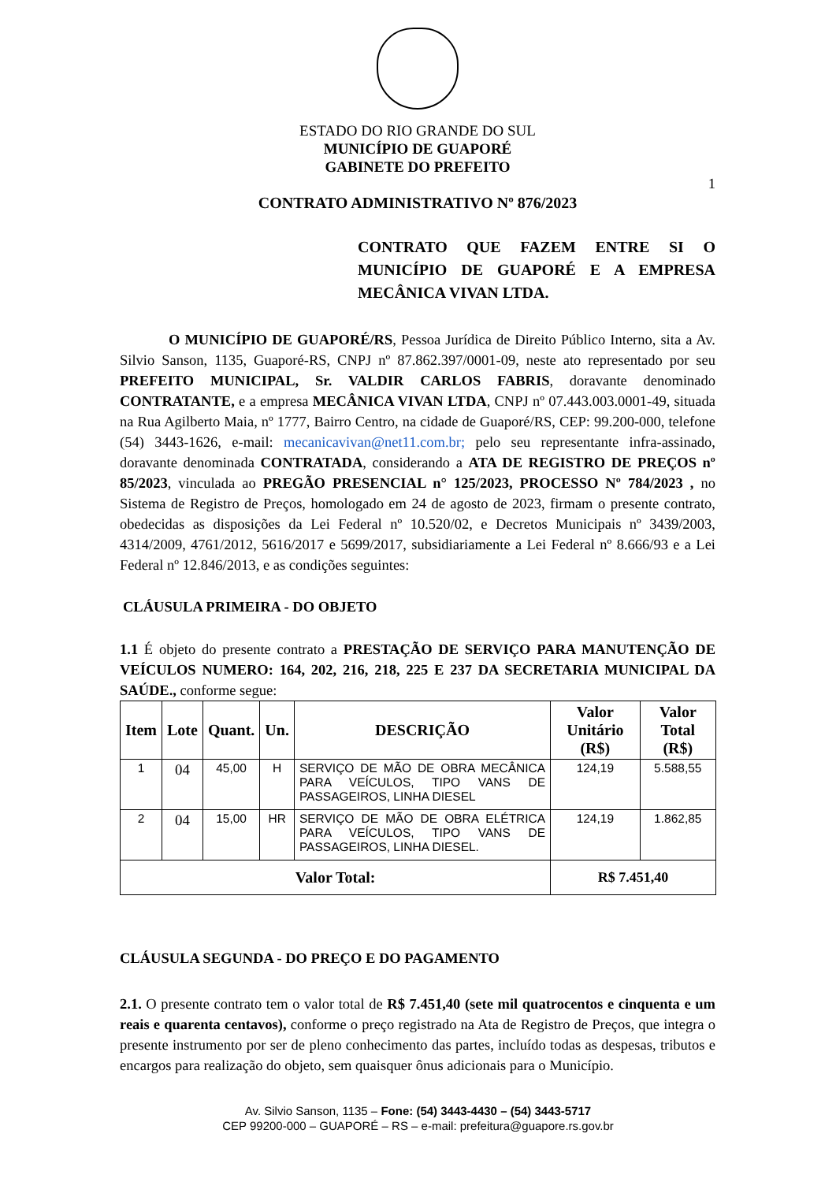ESTADO DO RIO GRANDE DO SUL
MUNICÍPIO DE GUAPORÉ
GABINETE DO PREFEITO
1
CONTRATO ADMINISTRATIVO Nº 876/2023
CONTRATO QUE FAZEM ENTRE SI O MUNICÍPIO DE GUAPORÉ E A EMPRESA MECÂNICA VIVAN LTDA.
O MUNICÍPIO DE GUAPORÉ/RS, Pessoa Jurídica de Direito Público Interno, sita a Av. Silvio Sanson, 1135, Guaporé-RS, CNPJ nº 87.862.397/0001-09, neste ato representado por seu PREFEITO MUNICIPAL, Sr. VALDIR CARLOS FABRIS, doravante denominado CONTRATANTE, e a empresa MECÂNICA VIVAN LTDA, CNPJ nº 07.443.003.0001-49, situada na Rua Agilberto Maia, nº 1777, Bairro Centro, na cidade de Guaporé/RS, CEP: 99.200-000, telefone (54) 3443-1626, e-mail: mecanicavivan@net11.com.br; pelo seu representante infra-assinado, doravante denominada CONTRATADA, considerando a ATA DE REGISTRO DE PREÇOS nº 85/2023, vinculada ao PREGÃO PRESENCIAL n° 125/2023, PROCESSO Nº 784/2023 , no Sistema de Registro de Preços, homologado em 24 de agosto de 2023, firmam o presente contrato, obedecidas as disposições da Lei Federal nº 10.520/02, e Decretos Municipais nº 3439/2003, 4314/2009, 4761/2012, 5616/2017 e 5699/2017, subsidiariamente a Lei Federal nº 8.666/93 e a Lei Federal nº 12.846/2013, e as condições seguintes:
CLÁUSULA PRIMEIRA - DO OBJETO
1.1 É objeto do presente contrato a PRESTAÇÃO DE SERVIÇO PARA MANUTENÇÃO DE VEÍCULOS NUMERO: 164, 202, 216, 218, 225 E 237 DA SECRETARIA MUNICIPAL DA SAÚDE., conforme segue:
| Item | Lote | Quant. | Un. | DESCRIÇÃO | Valor Unitário (R$) | Valor Total (R$) |
| --- | --- | --- | --- | --- | --- | --- |
| 1 | 04 | 45,00 | H | SERVIÇO DE MÃO DE OBRA MECÂNICA PARA VEÍCULOS, TIPO VANS DE PASSAGEIROS, LINHA DIESEL | 124,19 | 5.588,55 |
| 2 | 04 | 15,00 | HR | SERVIÇO DE MÃO DE OBRA ELÉTRICA PARA VEÍCULOS, TIPO VANS DE PASSAGEIROS, LINHA DIESEL. | 124,19 | 1.862,85 |
| Valor Total: | | | | | R$ 7.451,40 | |
CLÁUSULA SEGUNDA - DO PREÇO E DO PAGAMENTO
2.1. O presente contrato tem o valor total de R$ 7.451,40 (sete mil quatrocentos e cinquenta e um reais e quarenta centavos), conforme o preço registrado na Ata de Registro de Preços, que integra o presente instrumento por ser de pleno conhecimento das partes, incluído todas as despesas, tributos e encargos para realização do objeto, sem quaisquer ônus adicionais para o Município.
Av. Silvio Sanson, 1135 – Fone: (54) 3443-4430 – (54) 3443-5717
CEP 99200-000 – GUAPORÉ – RS – e-mail: prefeitura@guapore.rs.gov.br